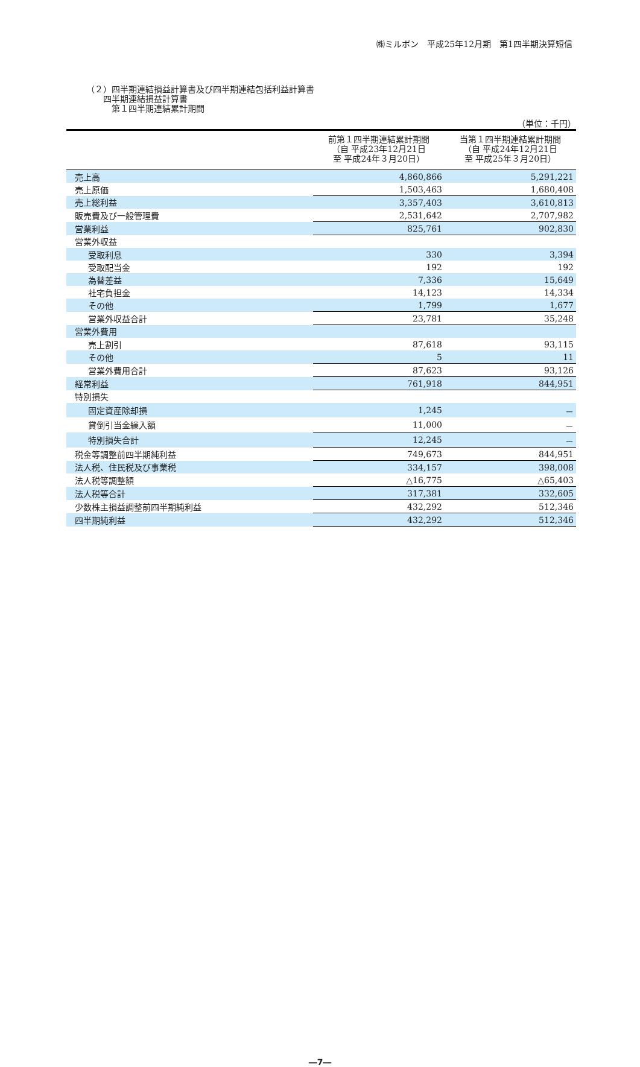㈱ミルボン　平成25年12月期　第1四半期決算短信
（２）四半期連結損益計算書及び四半期連結包括利益計算書
　　四半期連結損益計算書
　　　第１四半期連結累計期間
（単位：千円）
| | 前第１四半期連結累計期間 （自 平成23年12月21日 至 平成24年３月20日） | 当第１四半期連結累計期間 （自 平成24年12月21日 至 平成25年３月20日） |
| --- | --- | --- |
| 売上高 | 4,860,866 | 5,291,221 |
| 売上原価 | 1,503,463 | 1,680,408 |
| 売上総利益 | 3,357,403 | 3,610,813 |
| 販売費及び一般管理費 | 2,531,642 | 2,707,982 |
| 営業利益 | 825,761 | 902,830 |
| 営業外収益 | | |
| 受取利息 | 330 | 3,394 |
| 受取配当金 | 192 | 192 |
| 為替差益 | 7,336 | 15,649 |
| 社宅負担金 | 14,123 | 14,334 |
| その他 | 1,799 | 1,677 |
| 営業外収益合計 | 23,781 | 35,248 |
| 営業外費用 | | |
| 売上割引 | 87,618 | 93,115 |
| その他 | 5 | 11 |
| 営業外費用合計 | 87,623 | 93,126 |
| 経常利益 | 761,918 | 844,951 |
| 特別損失 | | |
| 固定資産除却損 | 1,245 | － |
| 貸倒引当金繰入額 | 11,000 | － |
| 特別損失合計 | 12,245 | － |
| 税金等調整前四半期純利益 | 749,673 | 844,951 |
| 法人税、住民税及び事業税 | 334,157 | 398,008 |
| 法人税等調整額 | △16,775 | △65,403 |
| 法人税等合計 | 317,381 | 332,605 |
| 少数株主損益調整前四半期純利益 | 432,292 | 512,346 |
| 四半期純利益 | 432,292 | 512,346 |
―7―